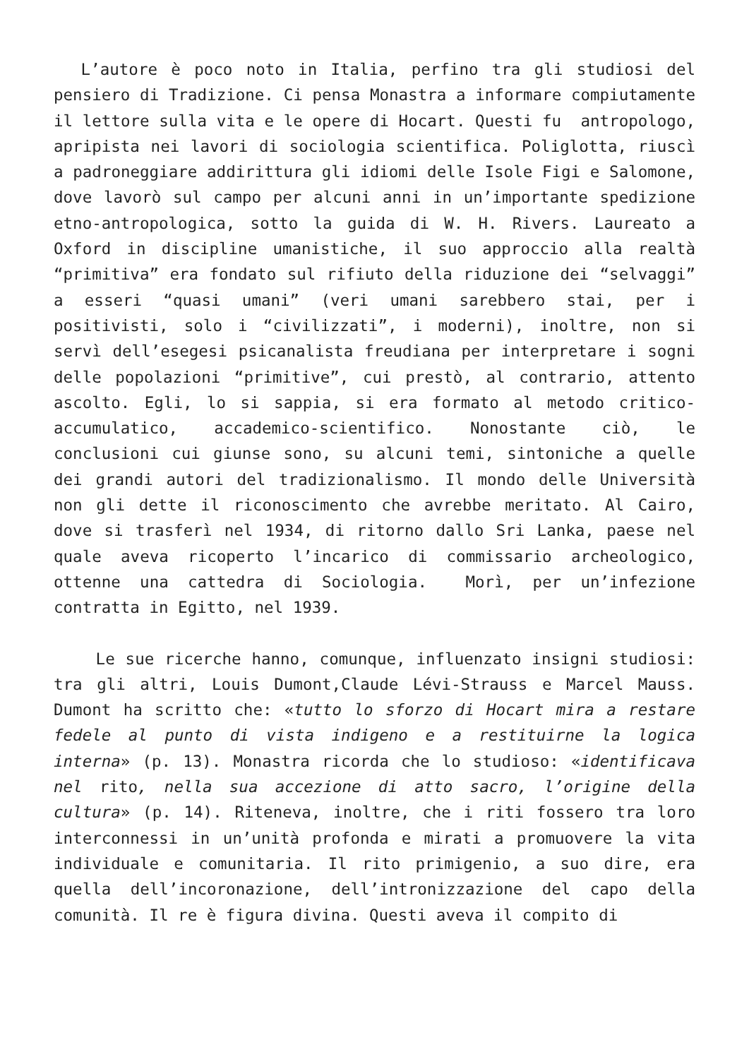L’autore è poco noto in Italia, perfino tra gli studiosi del pensiero di Tradizione. Ci pensa Monastra a informare compiutamente il lettore sulla vita e le opere di Hocart. Questi fu antropologo, apripista nei lavori di sociologia scientifica. Poliglotta, riuscì a padroneggiare addirittura gli idiomi delle Isole Figi e Salomone, dove lavorò sul campo per alcuni anni in un’importante spedizione etno-antropologica, sotto la guida di W. H. Rivers. Laureato a Oxford in discipline umanistiche, il suo approccio alla realtà “primitiva” era fondato sul rifiuto della riduzione dei “selvaggi” a esseri “quasi umani” (veri umani sarebbero stai, per i positivisti, solo i “civilizzati”, i moderni), inoltre, non si servì dell’esegesi psicanalista freudiana per interpretare i sogni delle popolazioni “primitive”, cui prestò, al contrario, attento ascolto. Egli, lo si sappia, si era formato al metodo critico-accumulatico, accademico-scientifico. Nonostante ciò, le conclusioni cui giunse sono, su alcuni temi, sintoniche a quelle dei grandi autori del tradizionalismo. Il mondo delle Università non gli dette il riconoscimento che avrebbe meritato. Al Cairo, dove si trasferì nel 1934, di ritorno dallo Sri Lanka, paese nel quale aveva ricoperto l’incarico di commissario archeologico, ottenne una cattedra di Sociologia. Morì, per un’infezione contratta in Egitto, nel 1939.
Le sue ricerche hanno, comunque, influenzato insigni studiosi: tra gli altri, Louis Dumont,Claude Lévi-Strauss e Marcel Mauss. Dumont ha scritto che: «tutto lo sforzo di Hocart mira a restare fedele al punto di vista indigeno e a restituirne la logica interna» (p. 13). Monastra ricorda che lo studioso: «identificava nel rito, nella sua accezione di atto sacro, l’origine della cultura» (p. 14). Riteneva, inoltre, che i riti fossero tra loro interconnessi in un’unità profonda e mirati a promuovere la vita individuale e comunitaria. Il rito primigenio, a suo dire, era quella dell’incoronazione, dell’intronizzazione del capo della comunità. Il re è figura divina. Questi aveva il compito di